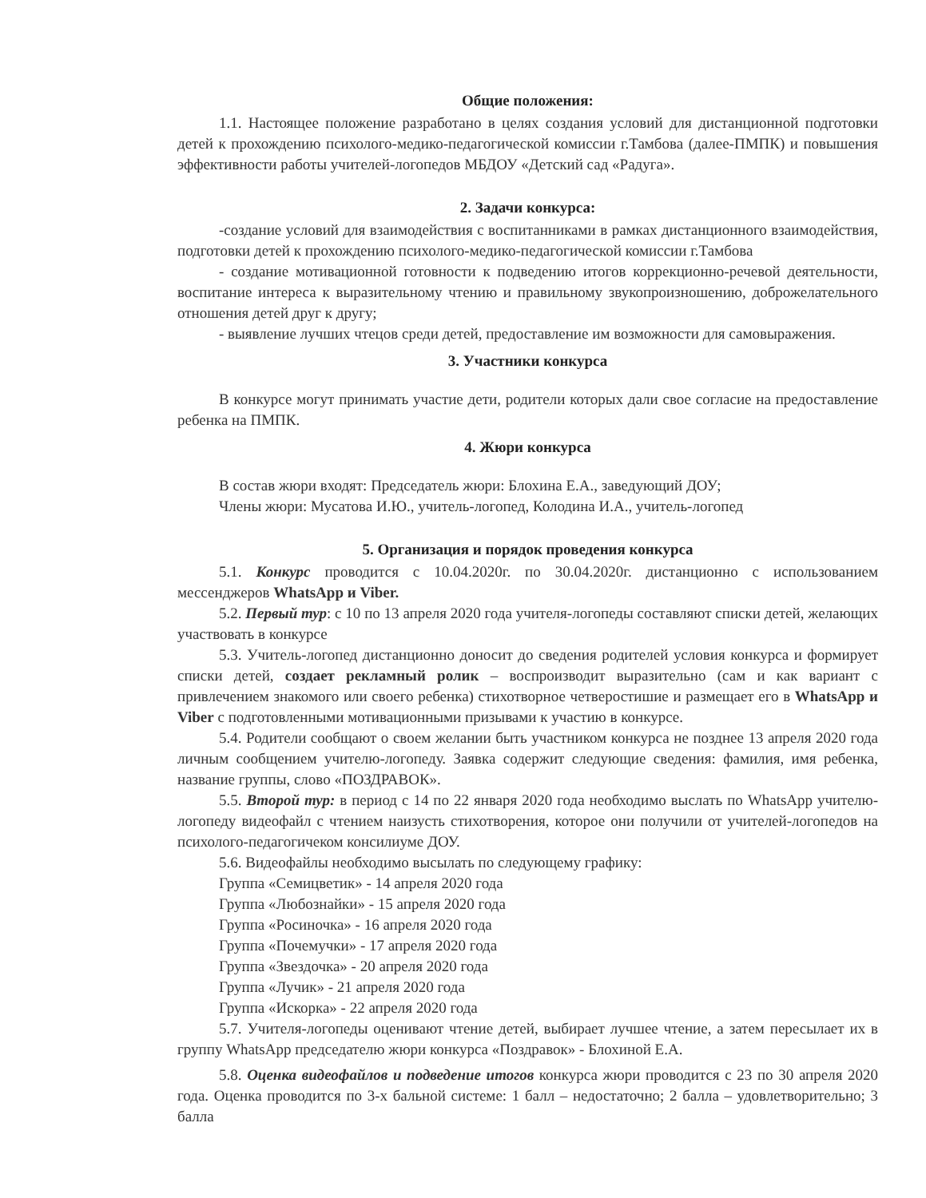Общие положения:
1.1. Настоящее положение разработано в целях создания условий для дистанционной подготовки детей к прохождению психолого-медико-педагогической комиссии г.Тамбова (далее-ПМПК) и повышения эффективности работы учителей-логопедов МБДОУ «Детский сад «Радуга».
2. Задачи конкурса:
-создание условий для взаимодействия с воспитанниками в рамках дистанционного взаимодействия, подготовки детей к прохождению психолого-медико-педагогической комиссии г.Тамбова
- создание мотивационной готовности к подведению итогов коррекционно-речевой деятельности, воспитание интереса к выразительному чтению и правильному звукопроизношению, доброжелательного отношения детей друг к другу;
- выявление лучших чтецов среди детей, предоставление им возможности для самовыражения.
3. Участники конкурса
В конкурсе могут принимать участие дети, родители которых дали свое согласие на предоставление ребенка на ПМПК.
4. Жюри конкурса
В состав жюри входят: Председатель жюри: Блохина Е.А., заведующий ДОУ;
Члены жюри: Мусатова И.Ю., учитель-логопед, Колодина И.А., учитель-логопед
5. Организация и порядок проведения конкурса
5.1. Конкурс проводится с 10.04.2020г. по 30.04.2020г. дистанционно с использованием мессенджеров WhatsApp и Viber.
5.2. Первый тур: с 10 по 13 апреля 2020 года учителя-логопеды составляют списки детей, желающих участвовать в конкурсе
5.3. Учитель-логопед дистанционно доносит до сведения родителей условия конкурса и формирует списки детей, создает рекламный ролик – воспроизводит выразительно (сам и как вариант с привлечением знакомого или своего ребенка) стихотворное четверостишие и размещает его в WhatsApp и Viber с подготовленными мотивационными призывами к участию в конкурсе.
5.4. Родители сообщают о своем желании быть участником конкурса не позднее 13 апреля 2020 года личным сообщением учителю-логопеду. Заявка содержит следующие сведения: фамилия, имя ребенка, название группы, слово «ПОЗДРАВОК».
5.5. Второй тур: в период с 14 по 22 января 2020 года необходимо выслать по WhatsApp учителю-логопеду видеофайл с чтением наизусть стихотворения, которое они получили от учителей-логопедов на психолого-педагогичеком консилиуме ДОУ.
5.6. Видеофайлы необходимо высылать по следующему графику:
Группа «Семицветик» - 14 апреля 2020 года
Группа «Любознайки» - 15 апреля 2020 года
Группа «Росиночка» - 16 апреля 2020 года
Группа «Почемучки» - 17 апреля 2020 года
Группа «Звездочка» - 20 апреля 2020 года
Группа «Лучик» - 21 апреля 2020 года
Группа «Искорка» - 22 апреля 2020 года
5.7. Учителя-логопеды оценивают чтение детей, выбирает лучшее чтение, а затем пересылает их в группу WhatsApp председателю жюри конкурса «Поздравок» - Блохиной Е.А.
5.8. Оценка видеофайлов и подведение итогов конкурса жюри проводится с 23 по 30 апреля 2020 года. Оценка проводится по 3-х бальной системе: 1 балл – недостаточно; 2 балла – удовлетворительно; 3 балла